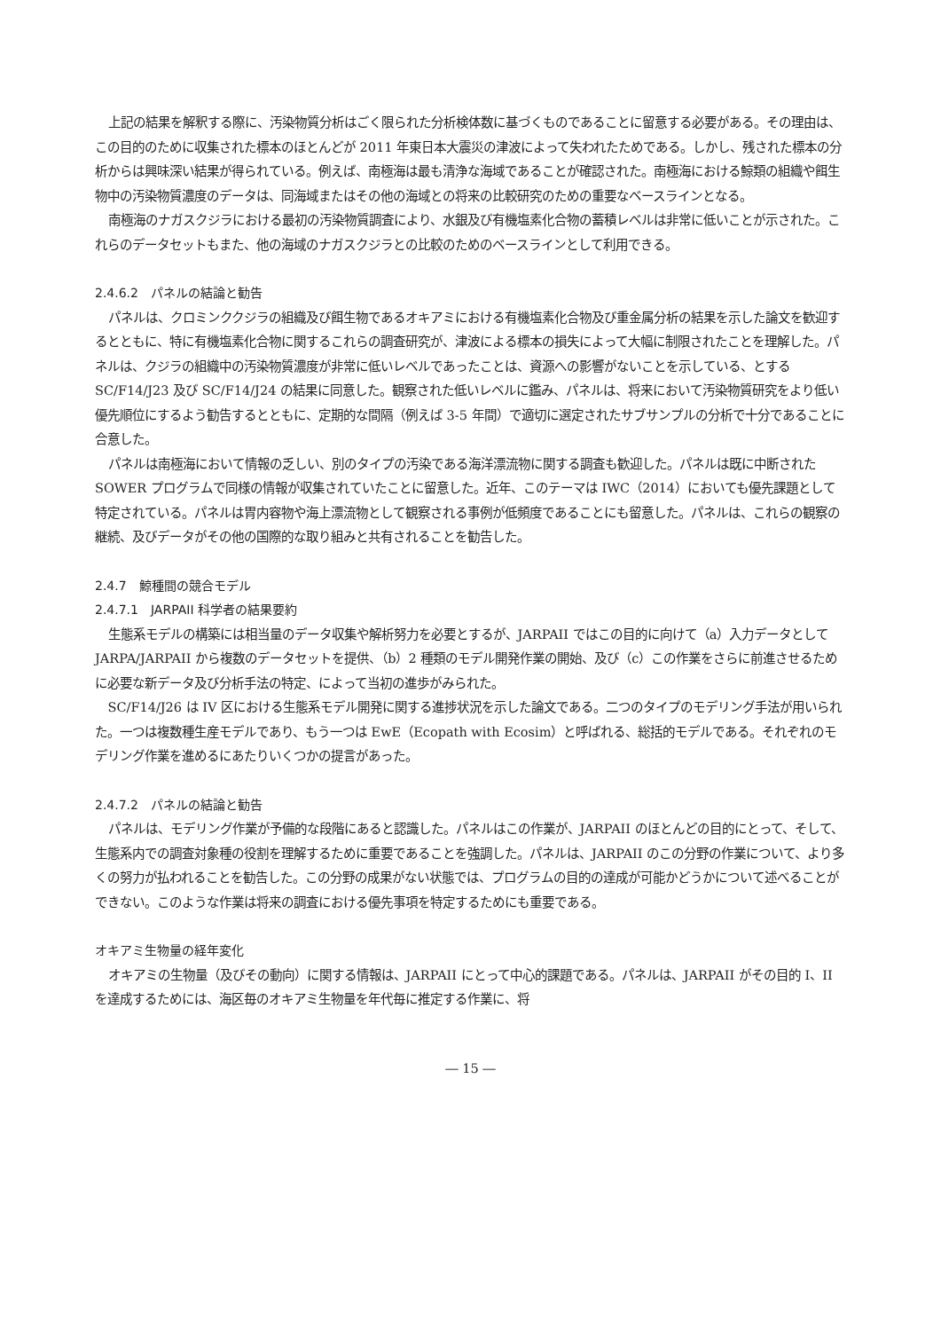上記の結果を解釈する際に、汚染物質分析はごく限られた分析検体数に基づくものであることに留意する必要がある。その理由は、この目的のために収集された標本のほとんどが 2011 年東日本大震災の津波によって失われたためである。しかし、残された標本の分析からは興味深い結果が得られている。例えば、南極海は最も清浄な海域であることが確認された。南極海における鯨類の組織や餌生物中の汚染物質濃度のデータは、同海域またはその他の海域との将来の比較研究のための重要なベースラインとなる。
南極海のナガスクジラにおける最初の汚染物質調査により、水銀及び有機塩素化合物の蓄積レベルは非常に低いことが示された。これらのデータセットもまた、他の海域のナガスクジラとの比較のためのベースラインとして利用できる。
2.4.6.2　パネルの結論と勧告
パネルは、クロミンククジラの組織及び餌生物であるオキアミにおける有機塩素化合物及び重金属分析の結果を示した論文を歓迎するとともに、特に有機塩素化合物に関するこれらの調査研究が、津波による標本の損失によって大幅に制限されたことを理解した。パネルは、クジラの組織中の汚染物質濃度が非常に低いレベルであったことは、資源への影響がないことを示している、とする SC/F14/J23 及び SC/F14/J24 の結果に同意した。観察された低いレベルに鑑み、パネルは、将来において汚染物質研究をより低い優先順位にするよう勧告するとともに、定期的な間隔（例えば 3-5 年間）で適切に選定されたサブサンプルの分析で十分であることに合意した。
パネルは南極海において情報の乏しい、別のタイプの汚染である海洋漂流物に関する調査も歓迎した。パネルは既に中断された SOWER プログラムで同様の情報が収集されていたことに留意した。近年、このテーマは IWC（2014）においても優先課題として特定されている。パネルは胃内容物や海上漂流物として観察される事例が低頻度であることにも留意した。パネルは、これらの観察の継続、及びデータがその他の国際的な取り組みと共有されることを勧告した。
2.4.7　鯨種間の競合モデル
2.4.7.1　JARPAII 科学者の結果要約
生態系モデルの構築には相当量のデータ収集や解析努力を必要とするが、JARPAII ではこの目的に向けて（a）入力データとして JARPA/JARPAII から複数のデータセットを提供、（b）2 種類のモデル開発作業の開始、及び（c）この作業をさらに前進させるために必要な新データ及び分析手法の特定、によって当初の進歩がみられた。
SC/F14/J26 は IV 区における生態系モデル開発に関する進捗状況を示した論文である。二つのタイプのモデリング手法が用いられた。一つは複数種生産モデルであり、もう一つは EwE（Ecopath with Ecosim）と呼ばれる、総括的モデルである。それぞれのモデリング作業を進めるにあたりいくつかの提言があった。
2.4.7.2　パネルの結論と勧告
パネルは、モデリング作業が予備的な段階にあると認識した。パネルはこの作業が、JARPAII のほとんどの目的にとって、そして、生態系内での調査対象種の役割を理解するために重要であることを強調した。パネルは、JARPAII のこの分野の作業について、より多くの努力が払われることを勧告した。この分野の成果がない状態では、プログラムの目的の達成が可能かどうかについて述べることができない。このような作業は将来の調査における優先事項を特定するためにも重要である。
オキアミ生物量の経年変化
オキアミの生物量（及びその動向）に関する情報は、JARPAII にとって中心的課題である。パネルは、JARPAII がその目的 I、II を達成するためには、海区毎のオキアミ生物量を年代毎に推定する作業に、将
― 15 ―